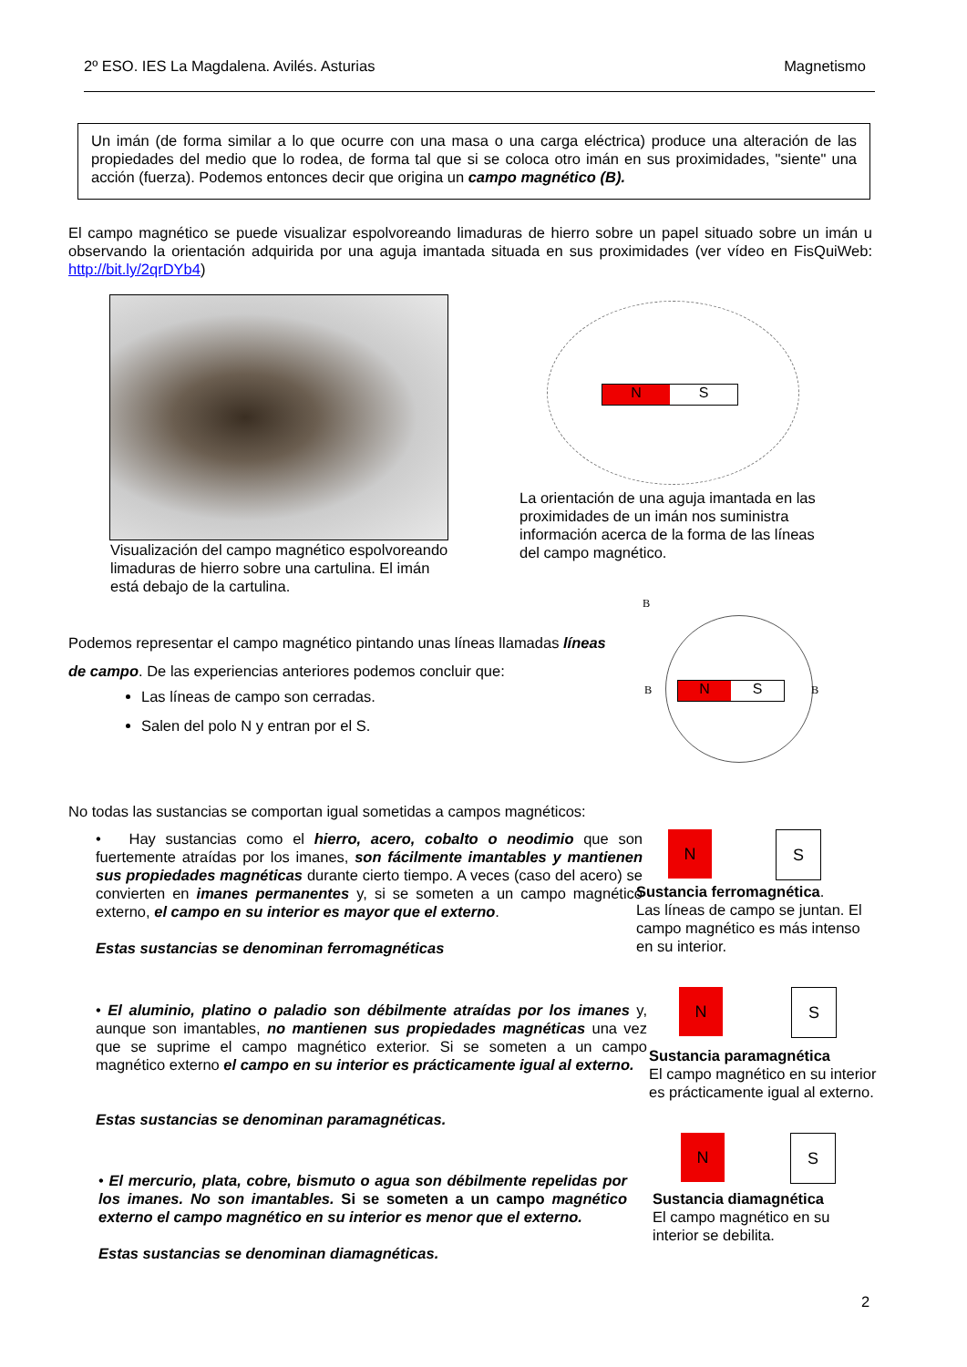2º ESO. IES La Magdalena. Avilés. Asturias Magnetismo
Un imán (de forma similar a lo que ocurre con una masa o una carga eléctrica) produce una alteración de las propiedades del medio que lo rodea, de forma tal que si se coloca otro imán en sus proximidades, "siente" una acción (fuerza). Podemos entonces decir que origina un campo magnético (B).
El campo magnético se puede visualizar espolvoreando limaduras de hierro sobre un papel situado sobre un imán u observando la orientación adquirida por una aguja imantada situada en sus proximidades (ver vídeo en FisQuiWeb: http://bit.ly/2qrDYb4)
Visualización del campo magnético espolvoreando limaduras de hierro sobre una cartulina. El imán está debajo de la cartulina.
N S
La orientación de una aguja imantada en las proximidades de un imán nos suministra información acerca de la forma de las líneas del campo magnético.
Podemos representar el campo magnético pintando unas líneas llamadas líneas de campo. De las experiencias anteriores podemos concluir que:
Las líneas de campo son cerradas.
Salen del polo N y entran por el S.
B
B B
N S
No todas las sustancias se comportan igual sometidas a campos magnéticos:
• Hay sustancias como el hierro, acero, cobalto o neodimio que son fuertemente atraídas por los imanes, son fácilmente imantables y mantienen sus propiedades magnéticas durante cierto tiempo. A veces (caso del acero) se convierten en imanes permanentes y, si se someten a un campo magnético externo, el campo en su interior es mayor que el externo.
Estas sustancias se denominan ferromagnéticas
N S
Sustancia ferromagnética.
Las líneas de campo se juntan. El campo magnético es más intenso en su interior.
• El aluminio, platino o paladio son débilmente atraídas por los imanes y, aunque son imantables, no mantienen sus propiedades magnéticas una vez que se suprime el campo magnético exterior. Si se someten a un campo magnético externo el campo en su interior es prácticamente igual al externo.
Estas sustancias se denominan paramagnéticas.
N S
Sustancia paramagnética
El campo magnético en su interior es prácticamente igual al externo.
• El mercurio, plata, cobre, bismuto o agua son débilmente repelidas por los imanes. No son imantables. Si se someten a un campo magnético externo el campo magnético en su interior es menor que el externo.
Estas sustancias se denominan diamagnéticas.
N S
Sustancia diamagnética
El campo magnético en su interior se debilita.
2